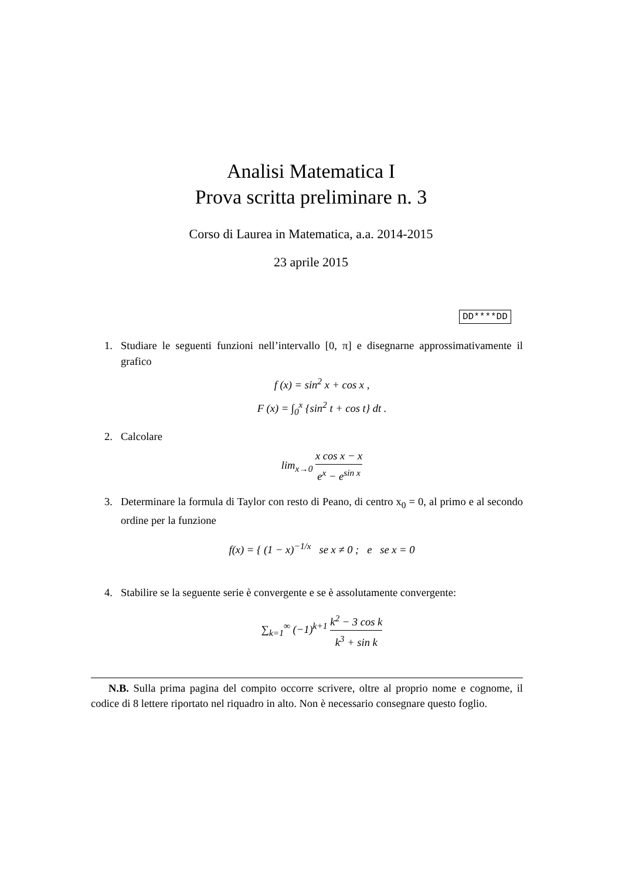Analisi Matematica I
Prova scritta preliminare n. 3
Corso di Laurea in Matematica, a.a. 2014-2015
23 aprile 2015
DD****DD
1. Studiare le seguenti funzioni nell’intervallo [0, π] e disegnarne approssimativamente il grafico
f (x) = sin<sup>2</sup> x + cos x ,
F (x) = ∫<sub>0</sub><sup>x</sup> {sin<sup>2</sup> t + cos t} dt .
2. Calcolare
lim<sub>x→0</sub> x cos x − x e<sup>x</sup> − e<sup>sin x</sup>
3. Determinare la formula di Taylor con resto di Peano, di centro x<sub>0</sub> = 0, al primo e al secondo ordine per la funzione
f(x) = { (1 − x)<sup>−1/x</sup> se x ≠ 0 ; e se x = 0
4. Stabilire se la seguente serie è convergente e se è assolutamente convergente:
∑<sub>k=1</sub><sup>∞</sup> (−1)<sup>k+1</sup> k<sup>2</sup> − 3 cos k k<sup>3</sup> + sin k
N.B. Sulla prima pagina del compito occorre scrivere, oltre al proprio nome e cognome, il codice di 8 lettere riportato nel riquadro in alto. Non è necessario consegnare questo foglio.